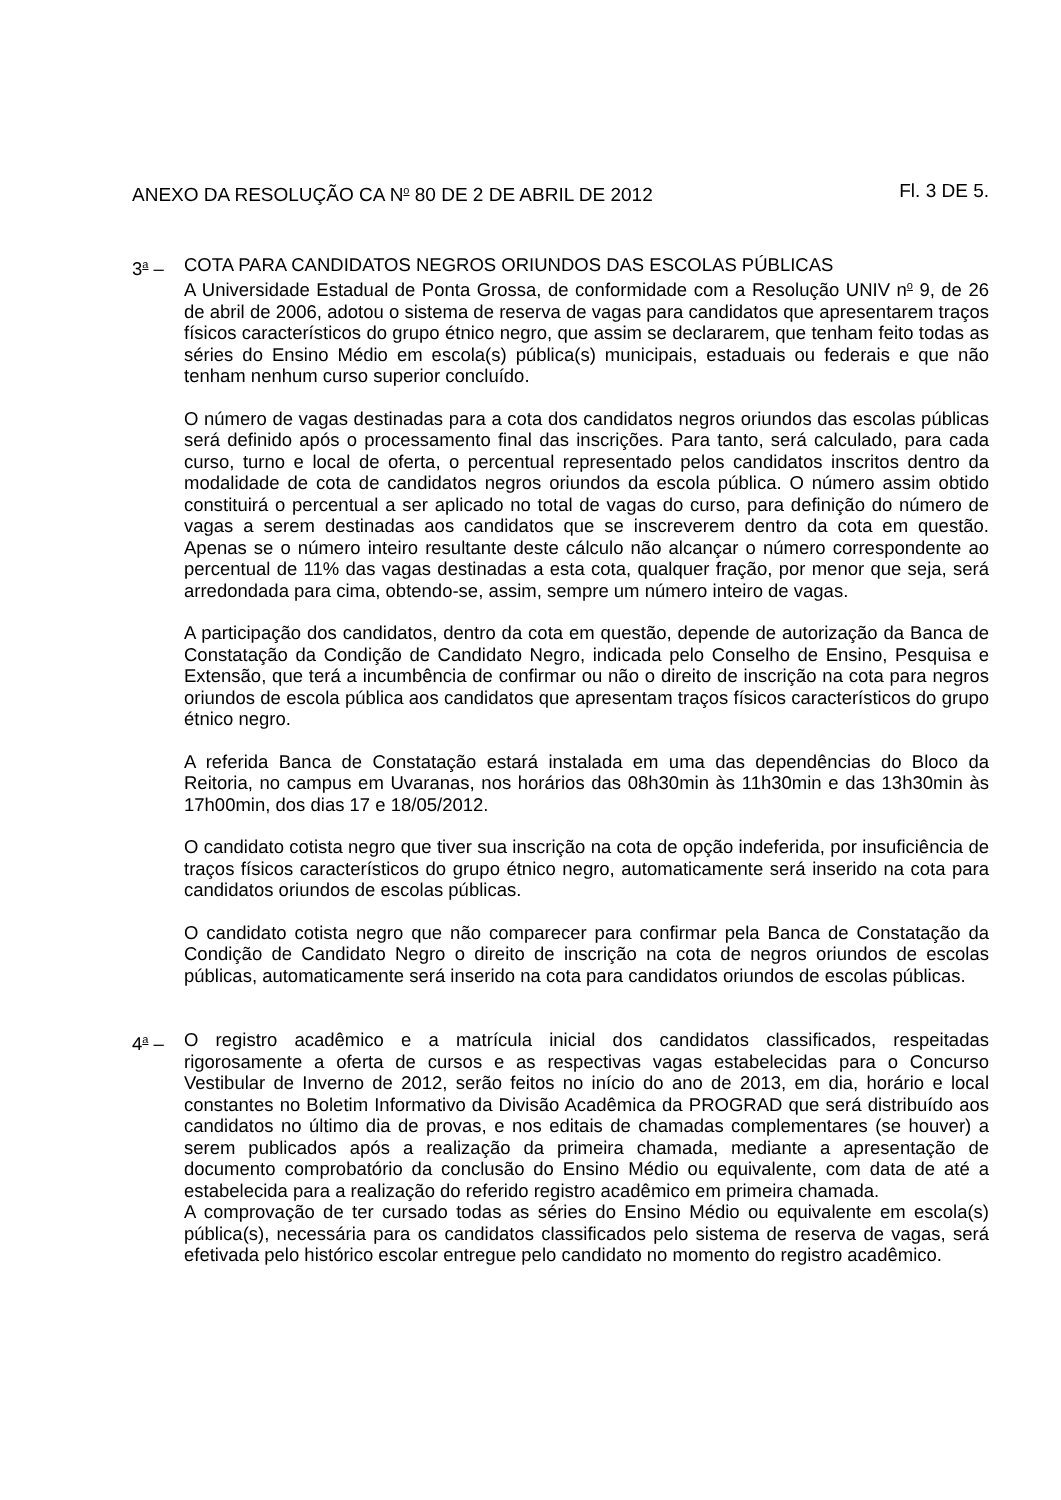ANEXO DA RESOLUÇÃO CA N<sup>o</sup> 80 DE 2 DE ABRIL DE 2012 Fl. 3 DE 5.
3<sup>a</sup> – COTA PARA CANDIDATOS NEGROS ORIUNDOS DAS ESCOLAS PÚBLICAS
A Universidade Estadual de Ponta Grossa, de conformidade com a Resolução UNIV n<sup>o</sup> 9, de 26 de abril de 2006, adotou o sistema de reserva de vagas para candidatos que apresentarem traços físicos característicos do grupo étnico negro, que assim se declararem, que tenham feito todas as séries do Ensino Médio em escola(s) pública(s) municipais, estaduais ou federais e que não tenham nenhum curso superior concluído.
O número de vagas destinadas para a cota dos candidatos negros oriundos das escolas públicas será definido após o processamento final das inscrições. Para tanto, será calculado, para cada curso, turno e local de oferta, o percentual representado pelos candidatos inscritos dentro da modalidade de cota de candidatos negros oriundos da escola pública. O número assim obtido constituirá o percentual a ser aplicado no total de vagas do curso, para definição do número de vagas a serem destinadas aos candidatos que se inscreverem dentro da cota em questão. Apenas se o número inteiro resultante deste cálculo não alcançar o número correspondente ao percentual de 11% das vagas destinadas a esta cota, qualquer fração, por menor que seja, será arredondada para cima, obtendo-se, assim, sempre um número inteiro de vagas.
A participação dos candidatos, dentro da cota em questão, depende de autorização da Banca de Constatação da Condição de Candidato Negro, indicada pelo Conselho de Ensino, Pesquisa e Extensão, que terá a incumbência de confirmar ou não o direito de inscrição na cota para negros oriundos de escola pública aos candidatos que apresentam traços físicos característicos do grupo étnico negro.
A referida Banca de Constatação estará instalada em uma das dependências do Bloco da Reitoria, no campus em Uvaranas, nos horários das 08h30min às 11h30min e das 13h30min às 17h00min, dos dias 17 e 18/05/2012.
O candidato cotista negro que tiver sua inscrição na cota de opção indeferida, por insuficiência de traços físicos característicos do grupo étnico negro, automaticamente será inserido na cota para candidatos oriundos de escolas públicas.
O candidato cotista negro que não comparecer para confirmar pela Banca de Constatação da Condição de Candidato Negro o direito de inscrição na cota de negros oriundos de escolas públicas, automaticamente será inserido na cota para candidatos oriundos de escolas públicas.
4<sup>a</sup> – O registro acadêmico e a matrícula inicial dos candidatos classificados, respeitadas rigorosamente a oferta de cursos e as respectivas vagas estabelecidas para o Concurso Vestibular de Inverno de 2012, serão feitos no início do ano de 2013, em dia, horário e local constantes no Boletim Informativo da Divisão Acadêmica da PROGRAD que será distribuído aos candidatos no último dia de provas, e nos editais de chamadas complementares (se houver) a serem publicados após a realização da primeira chamada, mediante a apresentação de documento comprobatório da conclusão do Ensino Médio ou equivalente, com data de até a estabelecida para a realização do referido registro acadêmico em primeira chamada.
A comprovação de ter cursado todas as séries do Ensino Médio ou equivalente em escola(s) pública(s), necessária para os candidatos classificados pelo sistema de reserva de vagas, será efetivada pelo histórico escolar entregue pelo candidato no momento do registro acadêmico.